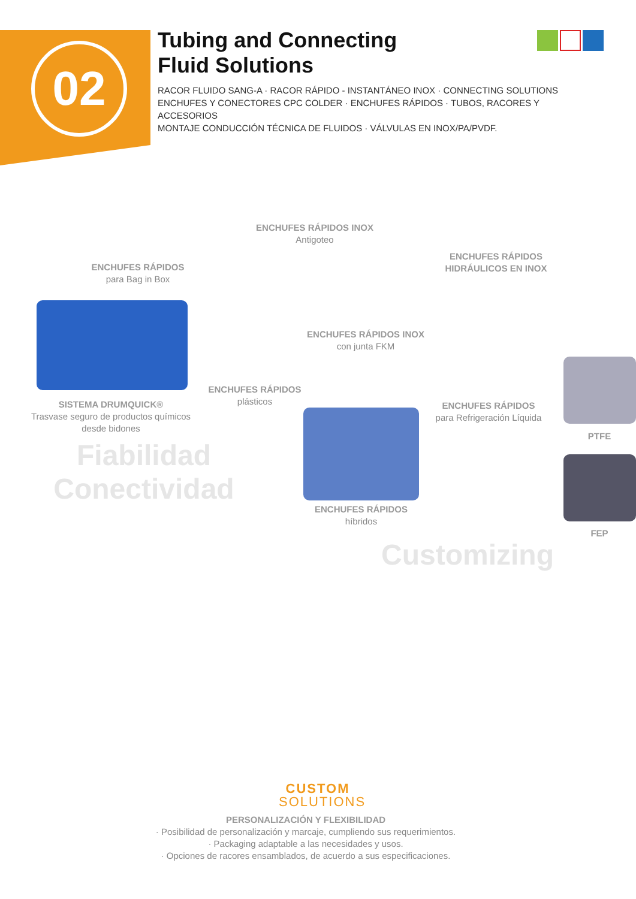02
Tubing and Connecting
Fluid Solutions
RACOR FLUIDO SANG-A · RACOR RÁPIDO - INSTANTÁNEO INOX · CONNECTING SOLUTIONS
ENCHUFES Y CONECTORES CPC COLDER · ENCHUFES RÁPIDOS · TUBOS, RACORES Y ACCESORIOS
MONTAJE CONDUCCIÓN TÉCNICA DE FLUIDOS · VÁLVULAS EN INOX/PA/PVDF.
ENCHUFES RÁPIDOS INOX
Antigoteo
ENCHUFES RÁPIDOS
HIDRÁULICOS EN INOX
ENCHUFES RÁPIDOS
para Bag in Box
ENCHUFES RÁPIDOS INOX
con junta FKM
ENCHUFES RÁPIDOS
plásticos
SISTEMA DRUMQUICK®
Trasvase seguro de productos químicos desde bidones
ENCHUFES RÁPIDOS
para Refrigeración Líquida
PTFE
Fiabilidad
Conectividad
ENCHUFES RÁPIDOS
híbridos
FEP
Customizing
CUSTOM
SOLUTIONS
PERSONALIZACIÓN Y FLEXIBILIDAD
· Posibilidad de personalización y marcaje, cumpliendo sus requerimientos.
· Packaging adaptable a las necesidades y usos.
· Opciones de racores ensamblados, de acuerdo a sus especificaciones.